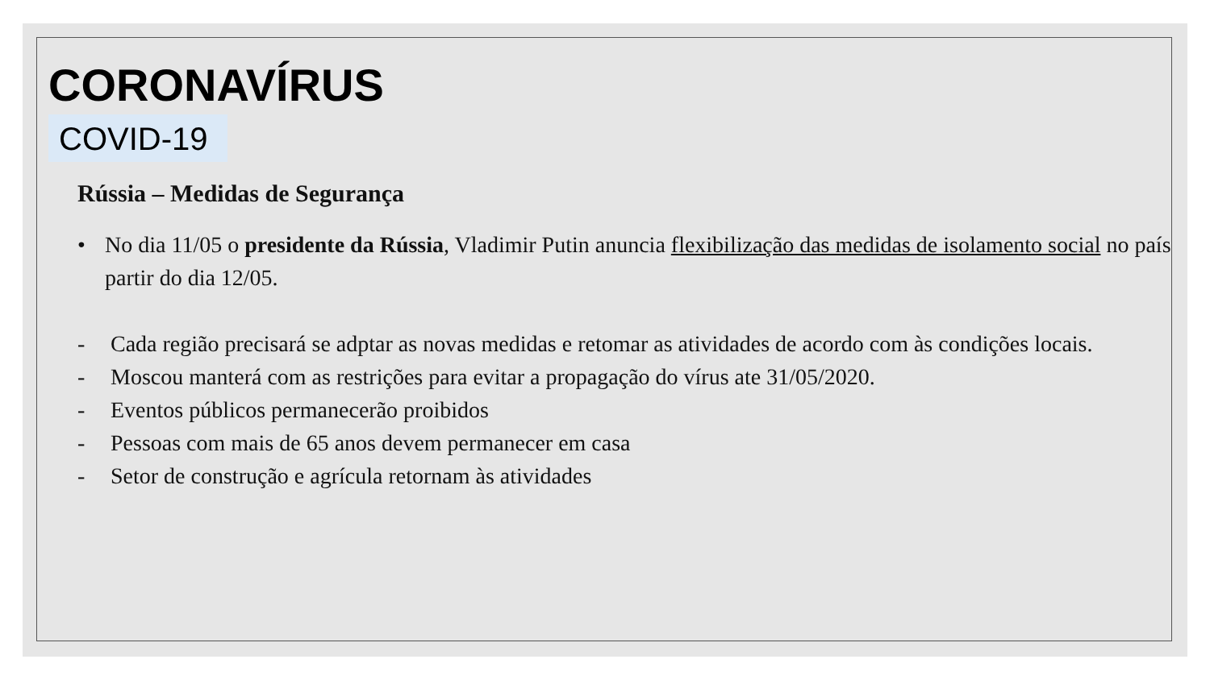CORONAVÍRUS
COVID-19
Rússia – Medidas de Segurança
• No dia 11/05 o presidente da Rússia, Vladimir Putin anuncia flexibilização das medidas de isolamento social no país partir do dia 12/05.
- Cada região precisará se adptar as novas medidas e retomar as atividades de acordo com às condições locais.
- Moscou manterá com as restrições para evitar a propagação do vírus ate 31/05/2020.
- Eventos públicos permanecerão proibidos
- Pessoas com mais de 65 anos devem permanecer em casa
- Setor de construção e agrícula retornam às atividades